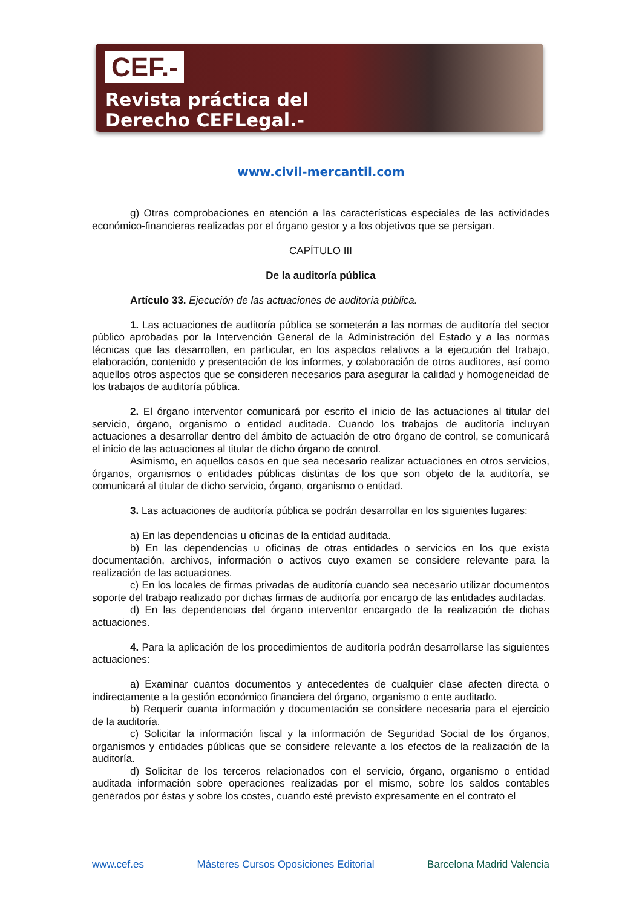CEF.-
Revista práctica del
Derecho CEFLegal.-
www.civil-mercantil.com
g) Otras comprobaciones en atención a las características especiales de las actividades económico-financieras realizadas por el órgano gestor y a los objetivos que se persigan.
CAPÍTULO III
De la auditoría pública
Artículo 33. Ejecución de las actuaciones de auditoría pública.
1. Las actuaciones de auditoría pública se someterán a las normas de auditoría del sector público aprobadas por la Intervención General de la Administración del Estado y a las normas técnicas que las desarrollen, en particular, en los aspectos relativos a la ejecución del trabajo, elaboración, contenido y presentación de los informes, y colaboración de otros auditores, así como aquellos otros aspectos que se consideren necesarios para asegurar la calidad y homogeneidad de los trabajos de auditoría pública.
2. El órgano interventor comunicará por escrito el inicio de las actuaciones al titular del servicio, órgano, organismo o entidad auditada. Cuando los trabajos de auditoría incluyan actuaciones a desarrollar dentro del ámbito de actuación de otro órgano de control, se comunicará el inicio de las actuaciones al titular de dicho órgano de control.
Asimismo, en aquellos casos en que sea necesario realizar actuaciones en otros servicios, órganos, organismos o entidades públicas distintas de los que son objeto de la auditoría, se comunicará al titular de dicho servicio, órgano, organismo o entidad.
3. Las actuaciones de auditoría pública se podrán desarrollar en los siguientes lugares:
a) En las dependencias u oficinas de la entidad auditada.
b) En las dependencias u oficinas de otras entidades o servicios en los que exista documentación, archivos, información o activos cuyo examen se considere relevante para la realización de las actuaciones.
c) En los locales de firmas privadas de auditoría cuando sea necesario utilizar documentos soporte del trabajo realizado por dichas firmas de auditoría por encargo de las entidades auditadas.
d) En las dependencias del órgano interventor encargado de la realización de dichas actuaciones.
4. Para la aplicación de los procedimientos de auditoría podrán desarrollarse las siguientes actuaciones:
a) Examinar cuantos documentos y antecedentes de cualquier clase afecten directa o indirectamente a la gestión económico financiera del órgano, organismo o ente auditado.
b) Requerir cuanta información y documentación se considere necesaria para el ejercicio de la auditoría.
c) Solicitar la información fiscal y la información de Seguridad Social de los órganos, organismos y entidades públicas que se considere relevante a los efectos de la realización de la auditoría.
d) Solicitar de los terceros relacionados con el servicio, órgano, organismo o entidad auditada información sobre operaciones realizadas por el mismo, sobre los saldos contables generados por éstas y sobre los costes, cuando esté previsto expresamente en el contrato el
www.cef.es Másteres Cursos Oposiciones Editorial Barcelona Madrid Valencia